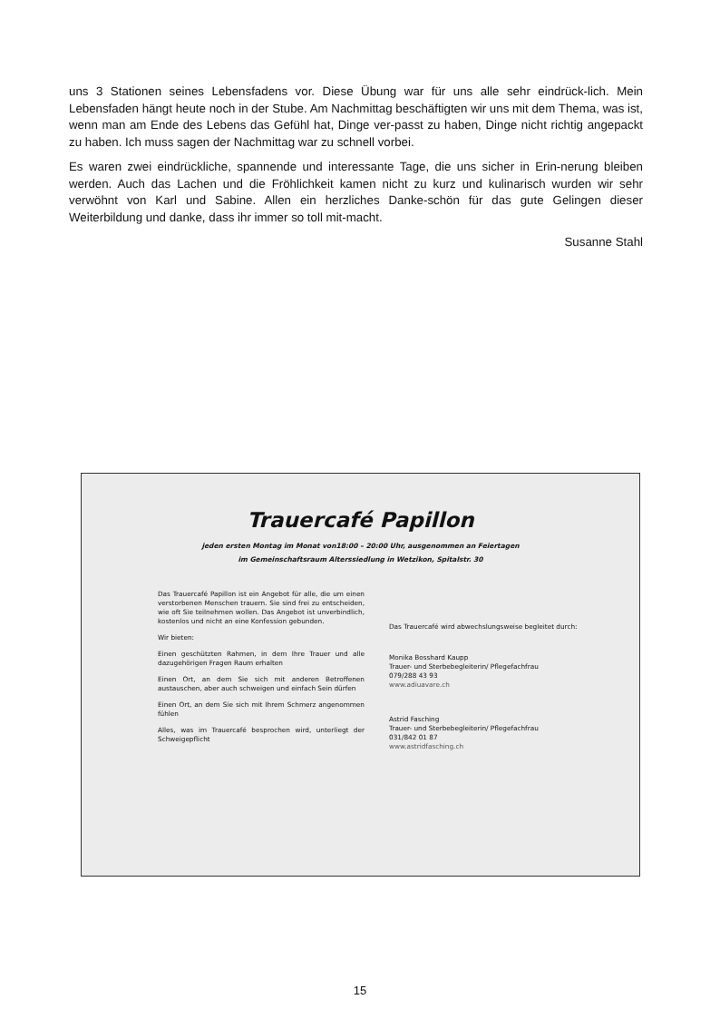uns 3 Stationen seines Lebensfadens vor. Diese Übung war für uns alle sehr eindrück-lich. Mein Lebensfaden hängt heute noch in der Stube. Am Nachmittag beschäftigten wir uns mit dem Thema, was ist, wenn man am Ende des Lebens das Gefühl hat, Dinge ver-passt zu haben, Dinge nicht richtig angepackt zu haben. Ich muss sagen der Nachmittag war zu schnell vorbei.
Es waren zwei eindrückliche, spannende und interessante Tage, die uns sicher in Erin-nerung bleiben werden. Auch das Lachen und die Fröhlichkeit kamen nicht zu kurz und kulinarisch wurden wir sehr verwöhnt von Karl und Sabine. Allen ein herzliches Danke-schön für das gute Gelingen dieser Weiterbildung und danke, dass ihr immer so toll mit-macht.
Susanne Stahl
Trauercafé Papillon
jeden ersten Montag im Monat von18:00 – 20:00 Uhr, ausgenommen an Feiertagen
im Gemeinschaftsraum Alterssiedlung in Wetzikon, Spitalstr. 30
Das Trauercafé Papillon ist ein Angebot für alle, die um einen verstorbenen Menschen trauern. Sie sind frei zu entscheiden, wie oft Sie teilnehmen wollen. Das Angebot ist unverbindlich, kostenlos und nicht an eine Konfession gebunden.
Wir bieten:
Einen geschützten Rahmen, in dem Ihre Trauer und alle dazugehörigen Fragen Raum erhalten
Einen Ort, an dem Sie sich mit anderen Betroffenen austauschen, aber auch schweigen und einfach Sein dürfen
Einen Ort, an dem Sie sich mit Ihrem Schmerz angenommen fühlen
Alles, was im Trauercafé besprochen wird, unterliegt der Schweigepflicht
Das Trauercafé wird abwechslungsweise begleitet durch:
Monika Bosshard Kaupp
Trauer- und Sterbebegleiterin/ Pflegefachfrau
079/288 43 93
www.adiuavare.ch
Astrid Fasching
Trauer- und Sterbebegleiterin/ Pflegefachfrau
031/842 01 87
www.astridfasching.ch
15